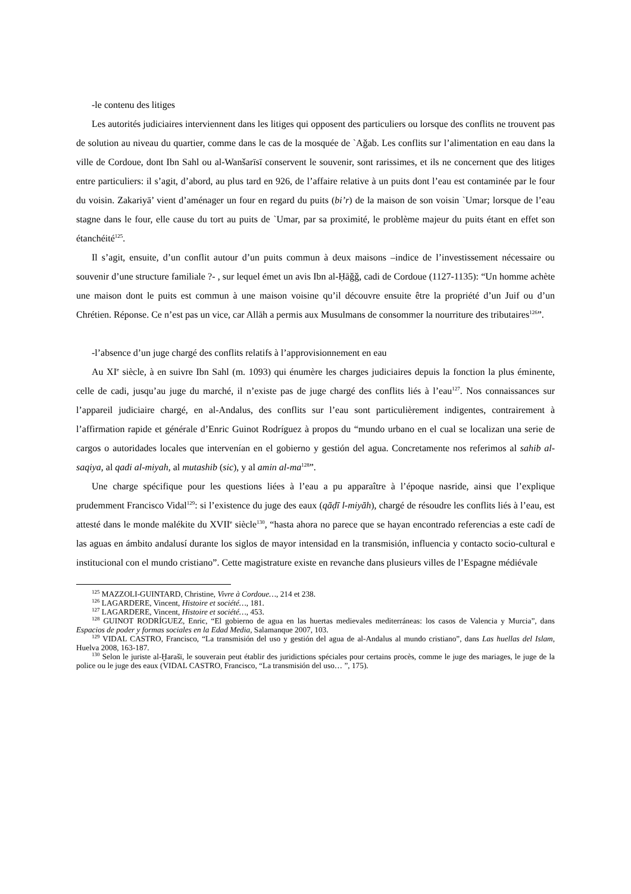-le contenu des litiges
Les autorités judiciaires interviennent dans les litiges qui opposent des particuliers ou lorsque des conflits ne trouvent pas de solution au niveau du quartier, comme dans le cas de la mosquée de `Aǧab. Les conflits sur l’alimentation en eau dans la ville de Cordoue, dont Ibn Sahl ou al-Wanšarīsī conservent le souvenir, sont rarissimes, et ils ne concernent que des litiges entre particuliers: il s’agit, d’abord, au plus tard en 926, de l’affaire relative à un puits dont l’eau est contaminée par le four du voisin. Zakariyā’ vient d’aménager un four en regard du puits (bi’r) de la maison de son voisin `Umar; lorsque de l’eau stagne dans le four, elle cause du tort au puits de `Umar, par sa proximité, le problème majeur du puits étant en effet son étanchéité<sup>125</sup>.
Il s’agit, ensuite, d’un conflit autour d’un puits commun à deux maisons –indice de l’investissement nécessaire ou souvenir d’une structure familiale ?- , sur lequel émet un avis Ibn al-Ḥāǧǧ, cadi de Cordoue (1127-1135): “Un homme achète une maison dont le puits est commun à une maison voisine qu’il découvre ensuite être la propriété d’un Juif ou d’un Chrétien. Réponse. Ce n’est pas un vice, car Allāh a permis aux Musulmans de consommer la nourriture des tributaires<sup>126</sup>”.
-l’absence d’un juge chargé des conflits relatifs à l’approvisionnement en eau
Au XI<sup>e</sup> siècle, à en suivre Ibn Sahl (m. 1093) qui énumère les charges judiciaires depuis la fonction la plus éminente, celle de cadi, jusqu’au juge du marché, il n’existe pas de juge chargé des conflits liés à l’eau<sup>127</sup>. Nos connaissances sur l’appareil judiciaire chargé, en al-Andalus, des conflits sur l’eau sont particulièrement indigentes, contrairement à l’affirmation rapide et générale d’Enric Guinot Rodríguez à propos du “mundo urbano en el cual se localizan una serie de cargos o autoridades locales que intervenían en el gobierno y gestión del agua. Concretamente nos referimos al sahib al-saqiya, al qadi al-miyah, al mutashib (sic), y al amin al-ma<sup>128</sup>”.
Une charge spécifique pour les questions liées à l’eau a pu apparaître à l’époque nasride, ainsi que l’explique prudemment Francisco Vidal<sup>129</sup>: si l’existence du juge des eaux (qāḍī l-miyāh), chargé de résoudre les conflits liés à l’eau, est attesté dans le monde malékite du XVII<sup>e</sup> siècle<sup>130</sup>, “hasta ahora no parece que se hayan encontrado referencias a este cadí de las aguas en ámbito andalusí durante los siglos de mayor intensidad en la transmisión, influencia y contacto socio-cultural e institucional con el mundo cristiano”. Cette magistrature existe en revanche dans plusieurs villes de l’Espagne médiévale
<sup>125</sup> MAZZOLI-GUINTARD, Christine, Vivre à Cordoue…, 214 et 238.
<sup>126</sup> LAGARDERE, Vincent, Histoire et société…, 181.
<sup>127</sup> LAGARDERE, Vincent, Histoire et société…, 453.
<sup>128</sup> GUINOT RODRÍGUEZ, Enric, “El gobierno de agua en las huertas medievales mediterráneas: los casos de Valencia y Murcia”, dans Espacios de poder y formas sociales en la Edad Media, Salamanque 2007, 103.
<sup>129</sup> VIDAL CASTRO, Francisco, “La transmisión del uso y gestión del agua de al-Andalus al mundo cristiano”, dans Las huellas del Islam, Huelva 2008, 163-187.
<sup>130</sup> Selon le juriste al-Ḫarašī, le souverain peut établir des juridictions spéciales pour certains procès, comme le juge des mariages, le juge de la police ou le juge des eaux (VIDAL CASTRO, Francisco, “La transmisión del uso… ”, 175).